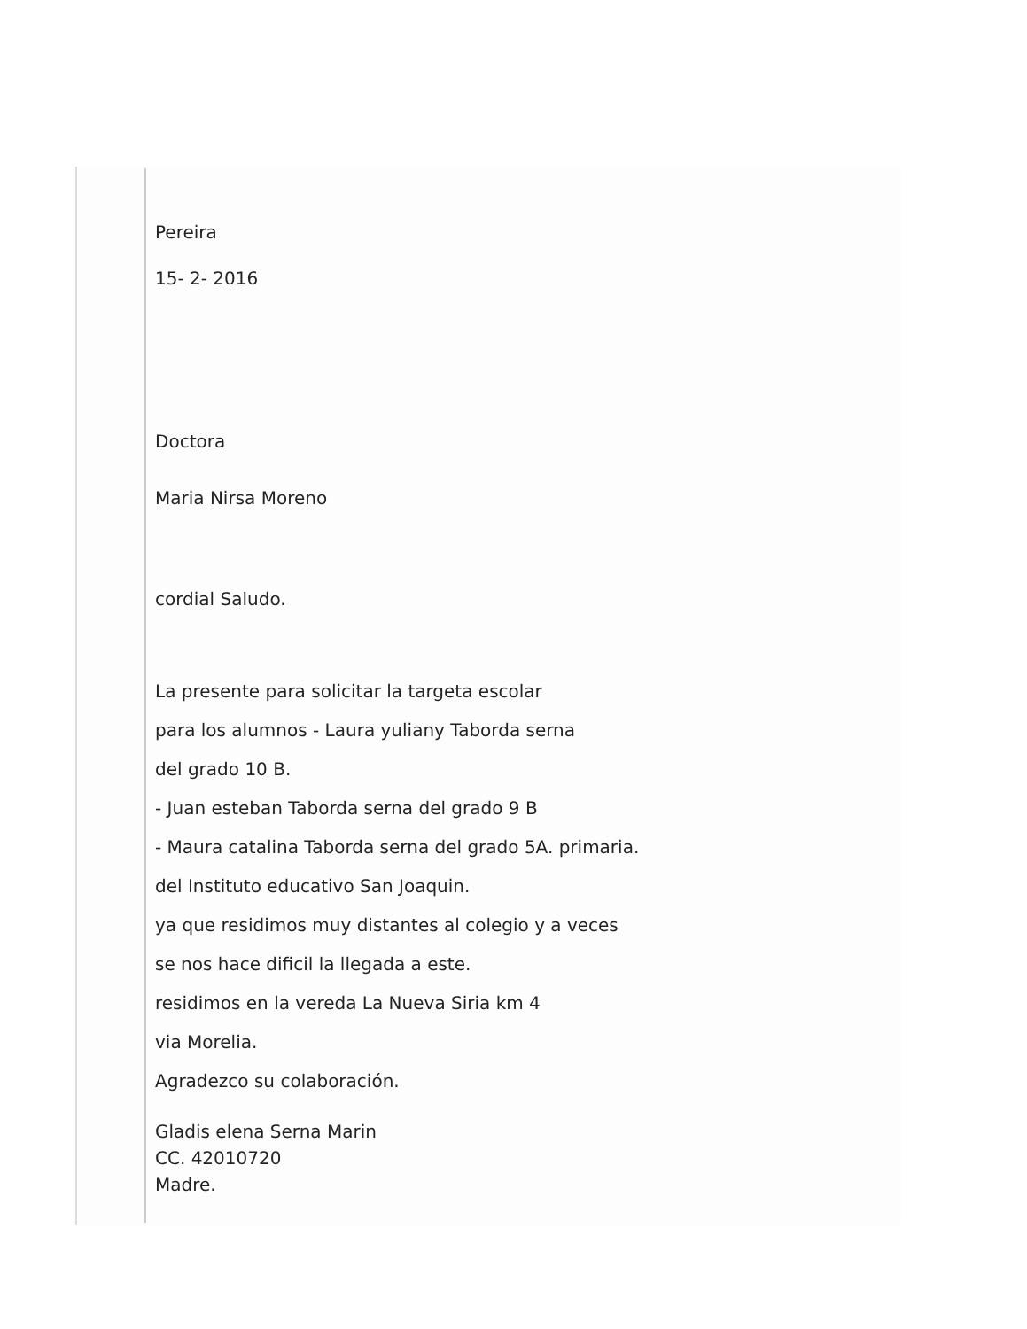Pereira
15- 2- 2016
Doctora
Maria Nirsa Moreno
cordial Saludo.
La presente para solicitar la targeta escolar
para los alumnos - Laura yuliany Taborda serna
del grado 10 B.
- Juan esteban Taborda serna del grado 9 B
- Maura catalina Taborda serna del grado 5A. primaria.
del Instituto educativo San Joaquin.
ya que residimos muy distantes al colegio y a veces
se nos hace dificil la llegada a este.
residimos en la vereda La Nueva Siria km 4
via Morelia.
Agradezco su colaboración.
Gladis elena Serna Marin
CC. 42010720
Madre.